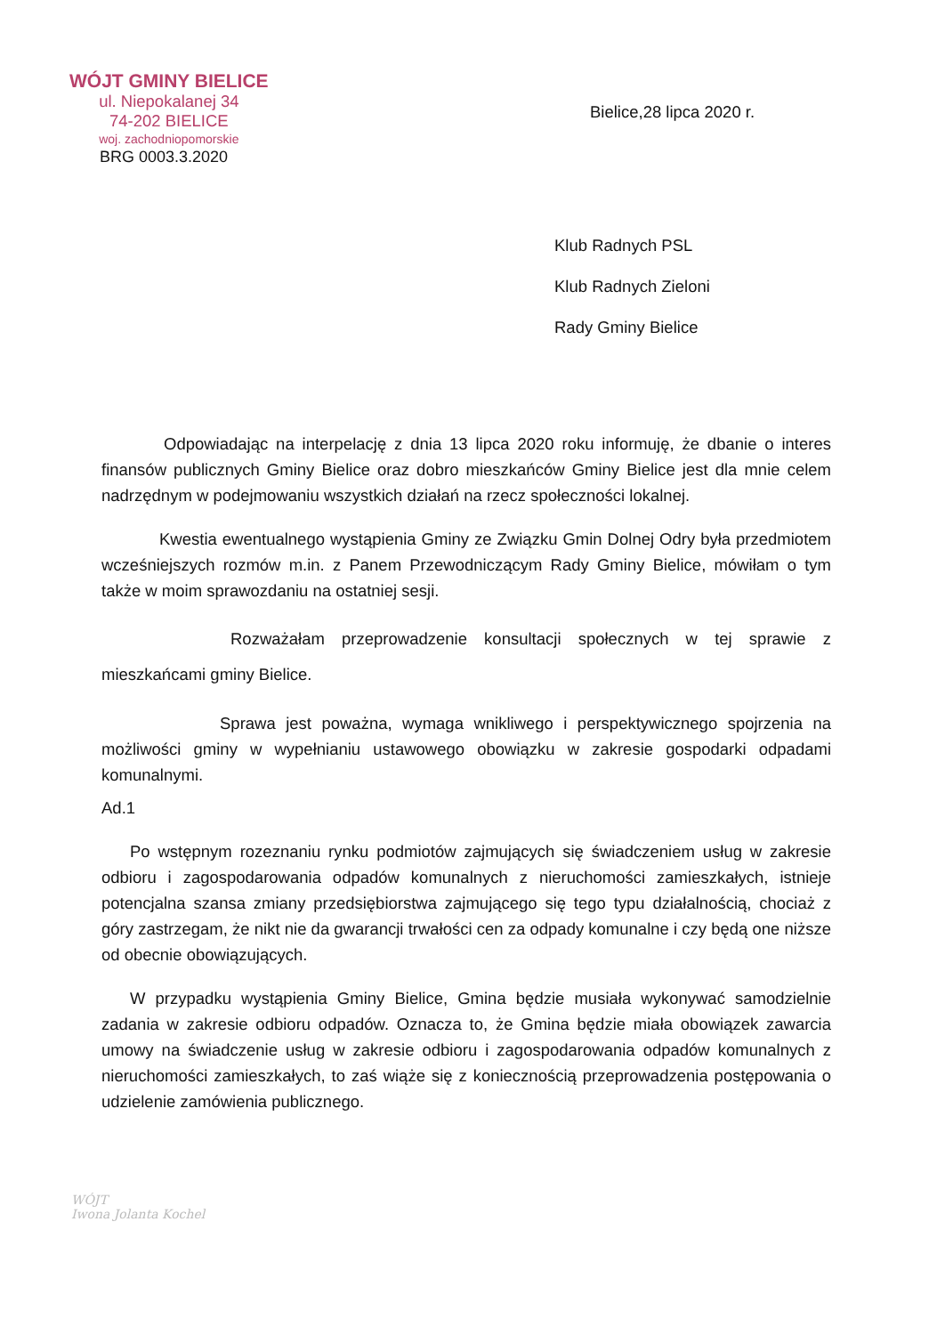WÓJT GMINY BIELICE
ul. Niepokalanej 34
74-202 BIELICE
woj. zachodniopomorskie
BRG 0003.3.2020
Bielice,28 lipca 2020 r.
Klub Radnych PSL
Klub Radnych Zieloni
Rady Gminy Bielice
Odpowiadając na interpelację z dnia 13 lipca 2020 roku informuję, że dbanie o interes finansów publicznych Gminy Bielice oraz dobro mieszkańców Gminy Bielice jest dla mnie celem nadrzędnym w podejmowaniu wszystkich działań na rzecz społeczności lokalnej.
Kwestia ewentualnego wystąpienia Gminy ze Związku Gmin Dolnej Odry była przedmiotem wcześniejszych rozmów m.in. z Panem Przewodniczącym Rady Gminy Bielice, mówiłam o tym także w moim sprawozdaniu na ostatniej sesji.
Rozważałam przeprowadzenie konsultacji społecznych w tej sprawie z mieszkańcami gminy Bielice.
Sprawa jest poważna, wymaga wnikliwego i perspektywicznego spojrzenia na możliwości gminy w wypełnianiu ustawowego obowiązku w zakresie gospodarki odpadami komunalnymi.
Ad.1
Po wstępnym rozeznaniu rynku podmiotów zajmujących się świadczeniem usług w zakresie odbioru i zagospodarowania odpadów komunalnych z nieruchomości zamieszkałych, istnieje potencjalna szansa zmiany przedsiębiorstwa zajmującego się tego typu działalnością, chociaż z góry zastrzegam, że nikt nie da gwarancji trwałości cen za odpady komunalne i czy będą one niższe od obecnie obowiązujących.
W przypadku wystąpienia Gminy Bielice, Gmina będzie musiała wykonywać samodzielnie zadania w zakresie odbioru odpadów. Oznacza to, że Gmina będzie miała obowiązek zawarcia umowy na świadczenie usług w zakresie odbioru i zagospodarowania odpadów komunalnych z nieruchomości zamieszkałych, to zaś wiąże się z koniecznością przeprowadzenia postępowania o udzielenie zamówienia publicznego.
WÓJT
Iwona Jolanta Kochel